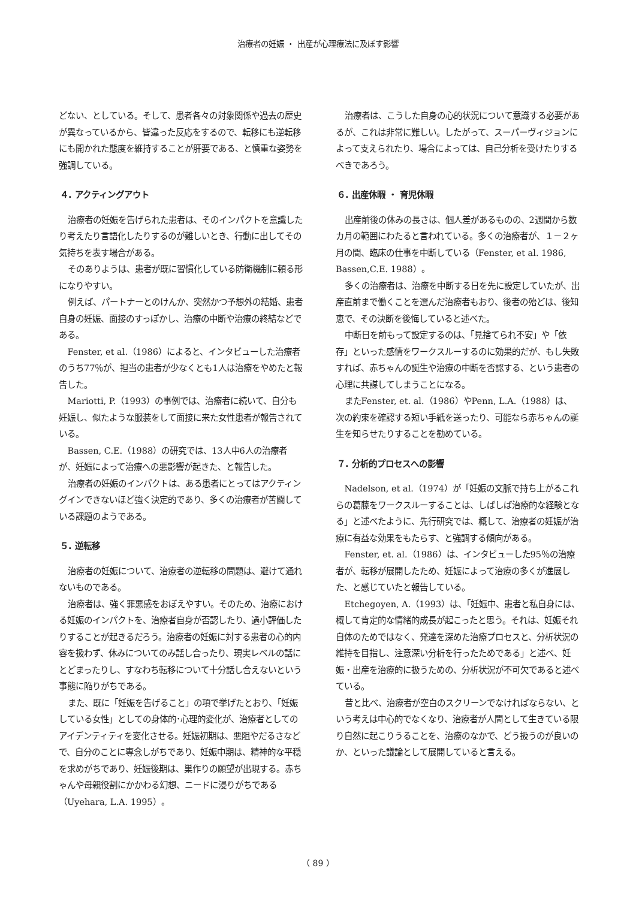治療者の妊娠 ・ 出産が心理療法に及ぼす影響
どない、としている。そして、患者各々の対象関係や過去の歴史が異なっているから、皆違った反応をするので、転移にも逆転移にも開かれた態度を維持することが肝要である、と慎重な姿勢を強調している。
４. アクティングアウト
治療者の妊娠を告げられた患者は、そのインパクトを意識したり考えたり言語化したりするのが難しいとき、行動に出してその気持ちを表す場合がある。
そのありようは、患者が既に習慣化している防衛機制に頼る形になりやすい。
例えば、パートナーとのけんか、突然かつ予想外の結婚、患者自身の妊娠、面接のすっぽかし、治療の中断や治療の終結などである。
Fenster, et al.（1986）によると、インタビューした治療者のうち77％が、担当の患者が少なくとも1人は治療をやめたと報告した。
Mariotti, P.（1993）の事例では、治療者に続いて、自分も妊娠し、似たような服装をして面接に来た女性患者が報告されている。
Bassen, C.E.（1988）の研究では、13人中6人の治療者が、妊娠によって治療への悪影響が起きた、と報告した。
治療者の妊娠のインパクトは、ある患者にとってはアクティングインできないほど強く決定的であり、多くの治療者が苦闘している課題のようである。
５. 逆転移
治療者の妊娠について、治療者の逆転移の問題は、避けて通れないものである。
治療者は、強く罪悪感をおぼえやすい。そのため、治療における妊娠のインパクトを、治療者自身が否認したり、過小評価したりすることが起きるだろう。治療者の妊娠に対する患者の心的内容を扱わず、休みについてのみ話し合ったり、現実レベルの話にとどまったりし、すなわち転移について十分話し合えないという事態に陥りがちである。
また、既に「妊娠を告げること」の項で挙げたとおり、「妊娠している女性」としての身体的･心理的変化が、治療者としてのアイデンティティを変化させる。妊娠初期は、悪阻やだるさなどで、自分のことに専念しがちであり、妊娠中期は、精神的な平穏を求めがちであり、妊娠後期は、巣作りの願望が出現する。赤ちゃんや母親役割にかかわる幻想、ニードに浸りがちである（Uyehara, L.A. 1995）。
治療者は、こうした自身の心的状況について意識する必要があるが、これは非常に難しい。したがって、スーパーヴィジョンによって支えられたり、場合によっては、自己分析を受けたりするべきであろう。
６. 出産休暇 ・ 育児休暇
出産前後の休みの長さは、個人差があるものの、2週間から数カ月の範囲にわたると言われている。多くの治療者が、１－２ヶ月の間、臨床の仕事を中断している（Fenster, et al. 1986, Bassen,C.E. 1988）。
多くの治療者は、治療を中断する日を先に設定していたが、出産直前まで働くことを選んだ治療者もおり、後者の殆どは、後知恵で、その決断を後悔していると述べた。
中断日を前もって設定するのは、「見捨てられ不安」や「依存」といった感情をワークスルーするのに効果的だが、もし失敗すれば、赤ちゃんの誕生や治療の中断を否認する、という患者の心理に共謀してしまうことになる。
またFenster, et. al.（1986）やPenn, L.A.（1988）は、次の約束を確認する短い手紙を送ったり、可能なら赤ちゃんの誕生を知らせたりすることを勧めている。
７. 分析的プロセスへの影響
Nadelson, et al.（1974）が「妊娠の文脈で持ち上がるこれらの葛藤をワークスルーすることは、しばしば治療的な経験となる」と述べたように、先行研究では、概して、治療者の妊娠が治療に有益な効果をもたらす、と強調する傾向がある。
Fenster, et. al.（1986）は、インタビューした95％の治療者が、転移が展開したため、妊娠によって治療の多くが進展した、と感じていたと報告している。
Etchegoyen, A.（1993）は、「妊娠中、患者と私自身には、概して肯定的な情緒的成長が起こったと思う。それは、妊娠それ自体のためではなく、発達を深めた治療プロセスと、分析状況の維持を目指し、注意深い分析を行ったためである」と述べ、妊娠・出産を治療的に扱うための、分析状況が不可欠であると述べている。
昔と比べ、治療者が空白のスクリーンでなければならない、という考えは中心的でなくなり、治療者が人間として生きている限り自然に起こりうることを、治療のなかで、どう扱うのが良いのか、といった議論として展開していると言える。
（ 89 ）